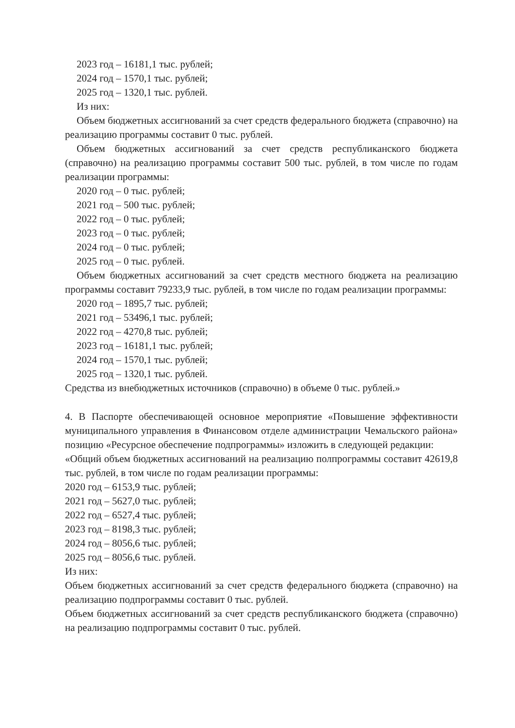2023 год – 16181,1 тыс. рублей;
2024 год – 1570,1 тыс. рублей;
2025 год – 1320,1 тыс. рублей.
Из них:
Объем бюджетных ассигнований за счет средств федерального бюджета (справочно) на реализацию программы составит 0 тыс. рублей.
Объем бюджетных ассигнований за счет средств республиканского бюджета (справочно) на реализацию программы составит 500 тыс. рублей, в том числе по годам реализации программы:
2020 год – 0 тыс. рублей;
2021 год – 500 тыс. рублей;
2022 год – 0 тыс. рублей;
2023 год – 0 тыс. рублей;
2024 год – 0 тыс. рублей;
2025 год – 0 тыс. рублей.
Объем бюджетных ассигнований за счет средств местного бюджета на реализацию программы составит 79233,9 тыс. рублей, в том числе по годам реализации программы:
2020 год – 1895,7 тыс. рублей;
2021 год – 53496,1 тыс. рублей;
2022 год – 4270,8 тыс. рублей;
2023 год – 16181,1 тыс. рублей;
2024 год – 1570,1 тыс. рублей;
2025 год – 1320,1 тыс. рублей.
Средства из внебюджетных источников (справочно) в объеме 0 тыс. рублей.»
4. В Паспорте обеспечивающей основное мероприятие «Повышение эффективности муниципального управления в Финансовом отделе администрации Чемальского района» позицию «Ресурсное обеспечение подпрограммы» изложить в следующей редакции:
«Общий объем бюджетных ассигнований на реализацию полпрограммы составит 42619,8 тыс. рублей, в том числе по годам реализации программы:
2020 год – 6153,9 тыс. рублей;
2021 год – 5627,0 тыс. рублей;
2022 год – 6527,4 тыс. рублей;
2023 год – 8198,3 тыс. рублей;
2024 год – 8056,6 тыс. рублей;
2025 год – 8056,6 тыс. рублей.
Из них:
Объем бюджетных ассигнований за счет средств федерального бюджета (справочно) на реализацию подпрограммы составит 0 тыс. рублей.
Объем бюджетных ассигнований за счет средств республиканского бюджета (справочно) на реализацию подпрограммы составит 0 тыс. рублей.